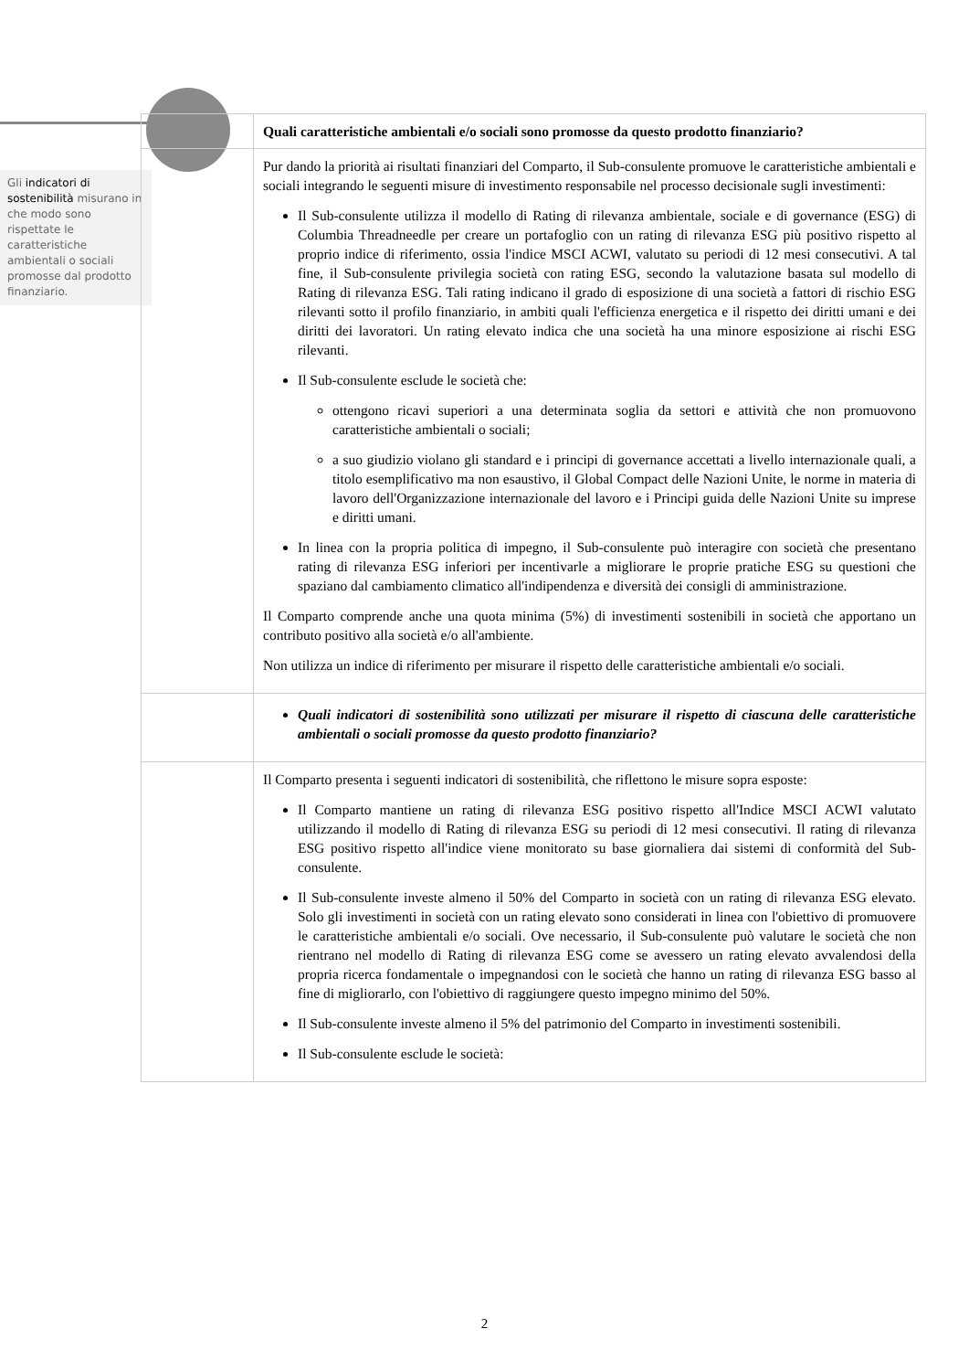Gli indicatori di sostenibilità misurano in che modo sono rispettate le caratteristiche ambientali o sociali promosse dal prodotto finanziario.
| | Quali caratteristiche ambientali e/o sociali sono promosse da questo prodotto finanziario? |
| | Pur dando la priorità ai risultati finanziari del Comparto, il Sub-consulente promuove le caratteristiche ambientali e sociali integrando le seguenti misure di investimento responsabile nel processo decisionale sugli investimenti: Il Sub-consulente utilizza il modello di Rating di rilevanza ambientale, sociale e di governance (ESG) di Columbia Threadneedle per creare un portafoglio con un rating di rilevanza ESG più positivo rispetto al proprio indice di riferimento, ossia l'indice MSCI ACWI, valutato su periodi di 12 mesi consecutivi. A tal fine, il Sub-consulente privilegia società con rating ESG, secondo la valutazione basata sul modello di Rating di rilevanza ESG. Tali rating indicano il grado di esposizione di una società a fattori di rischio ESG rilevanti sotto il profilo finanziario, in ambiti quali l'efficienza energetica e il rispetto dei diritti umani e dei diritti dei lavoratori. Un rating elevato indica che una società ha una minore esposizione ai rischi ESG rilevanti. Il Sub-consulente esclude le società che: ottengono ricavi superiori a una determinata soglia da settori e attività che non promuovono caratteristiche ambientali o sociali; a suo giudizio violano gli standard e i principi di governance accettati a livello internazionale quali, a titolo esemplificativo ma non esaustivo, il Global Compact delle Nazioni Unite, le norme in materia di lavoro dell'Organizzazione internazionale del lavoro e i Principi guida delle Nazioni Unite su imprese e diritti umani. In linea con la propria politica di impegno, il Sub-consulente può interagire con società che presentano rating di rilevanza ESG inferiori per incentivarle a migliorare le proprie pratiche ESG su questioni che spaziano dal cambiamento climatico all'indipendenza e diversità dei consigli di amministrazione. Il Comparto comprende anche una quota minima (5%) di investimenti sostenibili in società che apportano un contributo positivo alla società e/o all'ambiente. Non utilizza un indice di riferimento per misurare il rispetto delle caratteristiche ambientali e/o sociali. |
| | Quali indicatori di sostenibilità sono utilizzati per misurare il rispetto di ciascuna delle caratteristiche ambientali o sociali promosse da questo prodotto finanziario? |
| | Il Comparto presenta i seguenti indicatori di sostenibilità, che riflettono le misure sopra esposte: Il Comparto mantiene un rating di rilevanza ESG positivo rispetto all'Indice MSCI ACWI valutato utilizzando il modello di Rating di rilevanza ESG su periodi di 12 mesi consecutivi. Il rating di rilevanza ESG positivo rispetto all'indice viene monitorato su base giornaliera dai sistemi di conformità del Sub-consulente. Il Sub-consulente investe almeno il 50% del Comparto in società con un rating di rilevanza ESG elevato. Solo gli investimenti in società con un rating elevato sono considerati in linea con l'obiettivo di promuovere le caratteristiche ambientali e/o sociali. Ove necessario, il Sub-consulente può valutare le società che non rientrano nel modello di Rating di rilevanza ESG come se avessero un rating elevato avvalendosi della propria ricerca fondamentale o impegnandosi con le società che hanno un rating di rilevanza ESG basso al fine di migliorarlo, con l'obiettivo di raggiungere questo impegno minimo del 50%. Il Sub-consulente investe almeno il 5% del patrimonio del Comparto in investimenti sostenibili. Il Sub-consulente esclude le società: |
2